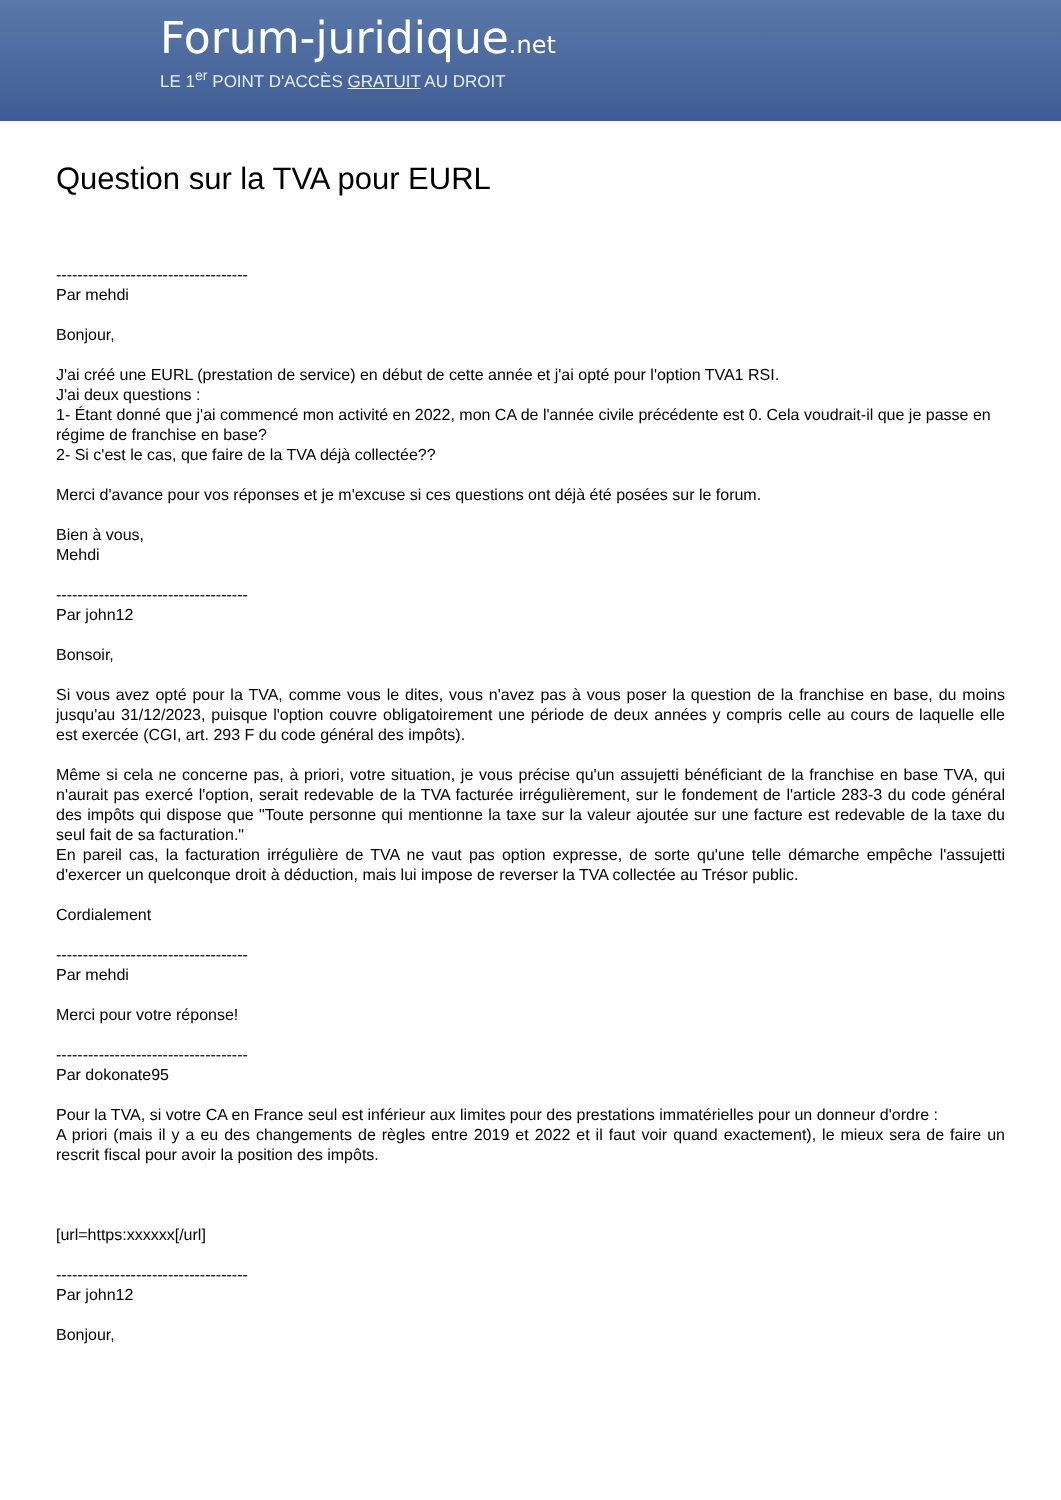Forum-juridique.net
LE 1<sup>er</sup> POINT D'ACCÈS GRATUIT AU DROIT
Question sur la TVA pour EURL
------------------------------------
Par mehdi
Bonjour,
J'ai créé une EURL (prestation de service) en début de cette année et j'ai opté pour l'option TVA1 RSI.
J'ai deux questions :
1- Étant donné que j'ai commencé mon activité en 2022, mon CA de l'année civile précédente est 0. Cela voudrait-il que je passe en régime de franchise en base?
2- Si c'est le cas, que faire de la TVA déjà collectée??
Merci d'avance pour vos réponses et je m'excuse si ces questions ont déjà été posées sur le forum.
Bien à vous,
Mehdi
------------------------------------
Par john12
Bonsoir,
Si vous avez opté pour la TVA, comme vous le dites, vous n'avez pas à vous poser la question de la franchise en base, du moins jusqu'au 31/12/2023, puisque l'option couvre obligatoirement une période de deux années y compris celle au cours de laquelle elle est exercée (CGI, art. 293 F du code général des impôts).
Même si cela ne concerne pas, à priori, votre situation, je vous précise qu'un assujetti bénéficiant de la franchise en base TVA, qui n'aurait pas exercé l'option, serait redevable de la TVA facturée irrégulièrement, sur le fondement de l'article 283-3 du code général des impôts qui dispose que "Toute personne qui mentionne la taxe sur la valeur ajoutée sur une facture est redevable de la taxe du seul fait de sa facturation."
En pareil cas, la facturation irrégulière de TVA ne vaut pas option expresse, de sorte qu'une telle démarche empêche l'assujetti d'exercer un quelconque droit à déduction, mais lui impose de reverser la TVA collectée au Trésor public.
Cordialement
------------------------------------
Par mehdi
Merci pour votre réponse!
------------------------------------
Par dokonate95
Pour la TVA, si votre CA en France seul est inférieur aux limites pour des prestations immatérielles pour un donneur d'ordre :
A priori (mais il y a eu des changements de règles entre 2019 et 2022 et il faut voir quand exactement), le mieux sera de faire un rescrit fiscal pour avoir la position des impôts.
[url=https:xxxxxx[/url]
------------------------------------
Par john12
Bonjour,